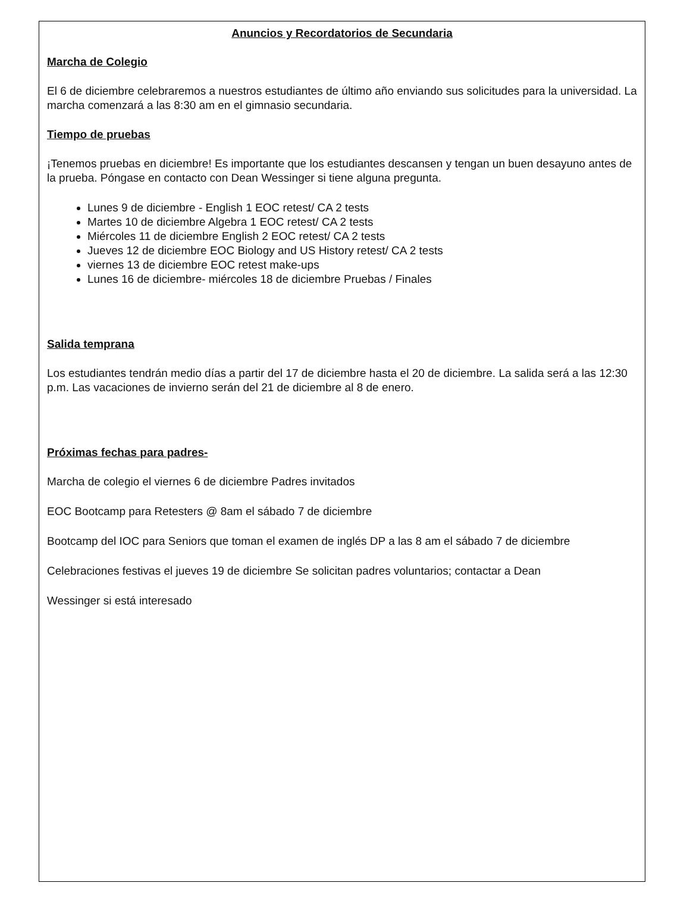Anuncios y Recordatorios de Secundaria
Marcha de Colegio
El 6 de diciembre celebraremos a nuestros estudiantes de último año enviando sus solicitudes para la universidad. La marcha comenzará a las 8:30 am en el gimnasio secundaria.
Tiempo de pruebas
¡Tenemos pruebas en diciembre! Es importante que los estudiantes descansen y tengan un buen desayuno antes de la prueba. Póngase en contacto con Dean Wessinger si tiene alguna pregunta.
Lunes 9 de diciembre - English 1 EOC retest/ CA 2 tests
Martes 10 de diciembre Algebra 1 EOC retest/ CA 2 tests
Miércoles 11 de diciembre English 2 EOC retest/ CA 2 tests
Jueves 12 de diciembre EOC Biology and US History retest/ CA 2 tests
viernes 13 de diciembre EOC retest make-ups
Lunes 16 de diciembre- miércoles 18 de diciembre Pruebas / Finales
Salida temprana
Los estudiantes tendrán medio días a partir del 17 de diciembre hasta el 20 de diciembre. La salida será a las 12:30 p.m. Las vacaciones de invierno serán del 21 de diciembre al 8 de enero.
Próximas fechas para padres-
Marcha de colegio el viernes 6 de diciembre Padres invitados
EOC Bootcamp para Retesters @ 8am el sábado 7 de diciembre
Bootcamp del IOC para Seniors que toman el examen de inglés DP a las 8 am el sábado 7 de diciembre
Celebraciones festivas el jueves 19 de diciembre Se solicitan padres voluntarios; contactar a Dean
Wessinger si está interesado